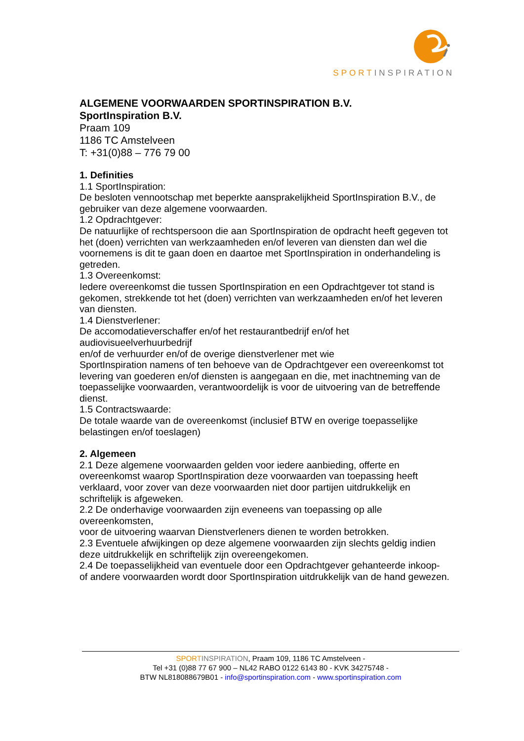SPORT INSPIRATION
ALGEMENE VOORWAARDEN SPORTINSPIRATION B.V.
SportInspiration B.V.
Praam 109
1186 TC Amstelveen
T: +31(0)88 – 776 79 00
1. Definities
1.1 SportInspiration:
De besloten vennootschap met beperkte aansprakelijkheid SportInspiration B.V., de gebruiker van deze algemene voorwaarden.
1.2 Opdrachtgever:
De natuurlijke of rechtspersoon die aan SportInspiration de opdracht heeft gegeven tot het (doen) verrichten van werkzaamheden en/of leveren van diensten dan wel die voornemens is dit te gaan doen en daartoe met SportInspiration in onderhandeling is getreden.
1.3 Overeenkomst:
Iedere overeenkomst die tussen SportInspiration en een Opdrachtgever tot stand is gekomen, strekkende tot het (doen) verrichten van werkzaamheden en/of het leveren van diensten.
1.4 Dienstverlener:
De accomodatieverschaffer en/of het restaurantbedrijf en/of het
audiovisueelverhuurbedrijf
en/of de verhuurder en/of de overige dienstverlener met wie
SportInspiration namens of ten behoeve van de Opdrachtgever een overeenkomst tot levering van goederen en/of diensten is aangegaan en die, met inachtneming van de toepasselijke voorwaarden, verantwoordelijk is voor de uitvoering van de betreffende dienst.
1.5 Contractswaarde:
De totale waarde van de overeenkomst (inclusief BTW en overige toepasselijke belastingen en/of toeslagen)
2. Algemeen
2.1 Deze algemene voorwaarden gelden voor iedere aanbieding, offerte en overeenkomst waarop SportInspiration deze voorwaarden van toepassing heeft verklaard, voor zover van deze voorwaarden niet door partijen uitdrukkelijk en schriftelijk is afgeweken.
2.2 De onderhavige voorwaarden zijn eveneens van toepassing op alle
overeenkomsten,
voor de uitvoering waarvan Dienstverleners dienen te worden betrokken.
2.3 Eventuele afwijkingen op deze algemene voorwaarden zijn slechts geldig indien deze uitdrukkelijk en schriftelijk zijn overeengekomen.
2.4 De toepasselijkheid van eventuele door een Opdrachtgever gehanteerde inkoop- of andere voorwaarden wordt door SportInspiration uitdrukkelijk van de hand gewezen.
SPORT INSPIRATION, Praam 109, 1186 TC Amstelveen -
Tel +31 (0)88 77 67 900 – NL42 RABO 0122 6143 80 - KVK 34275748 -
BTW NL818088679B01 - info@sportinspiration.com - www.sportinspiration.com